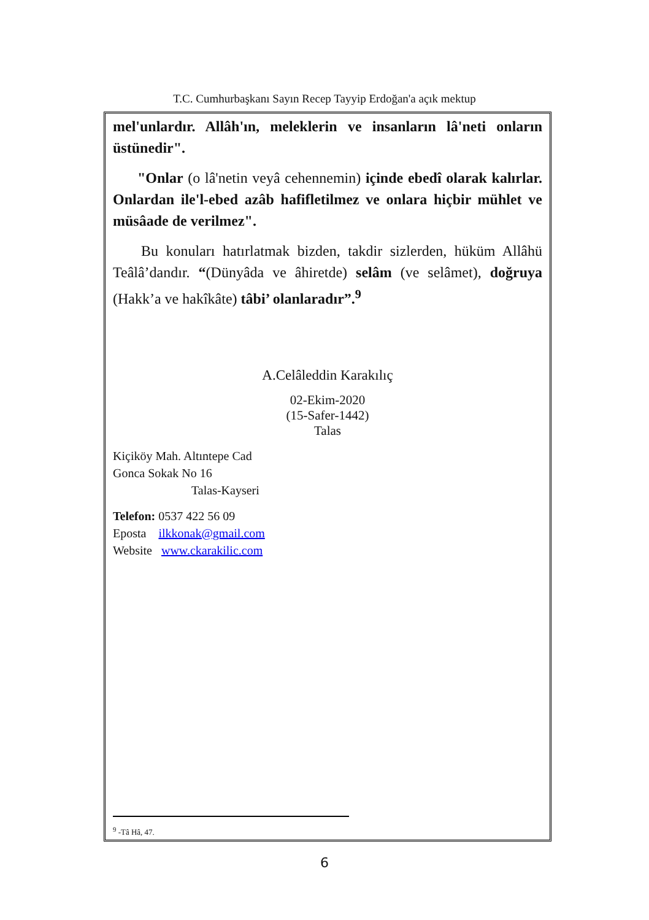T.C. Cumhurbaşkanı Sayın Recep Tayyip Erdoğan'a açık mektup
mel'unlardır. Allâh'ın, meleklerin ve insanların lâ'neti onların üstünedir".
"Onlar (o lâ'netin veyâ cehennemin) içinde ebedî olarak kalırlar. Onlardan ile'l-ebed azâb hafifletilmez ve onlara hiçbir mühlet ve müsâade de verilmez".
Bu konuları hatırlatmak bizden, takdir sizlerden, hüküm Allâhü Teâlâ’dandır. “(Dünyâda ve âhiretde) selâm (ve selâmet), doğruya (Hakk’a ve hakîkâte) tâbi’ olanlaradır”.<sup>9</sup>
A.Celâleddin Karakılıç
02-Ekim-2020
(15-Safer-1442)
Talas
Kiçiköy Mah. Altıntepe Cad
Gonca Sokak No 16
Talas-Kayseri
Telefon: 0537 422 56 09
Eposta ilkkonak@gmail.com
Website www.ckarakilic.com
<sup>9</sup> -Tâ Hâ, 47.
6